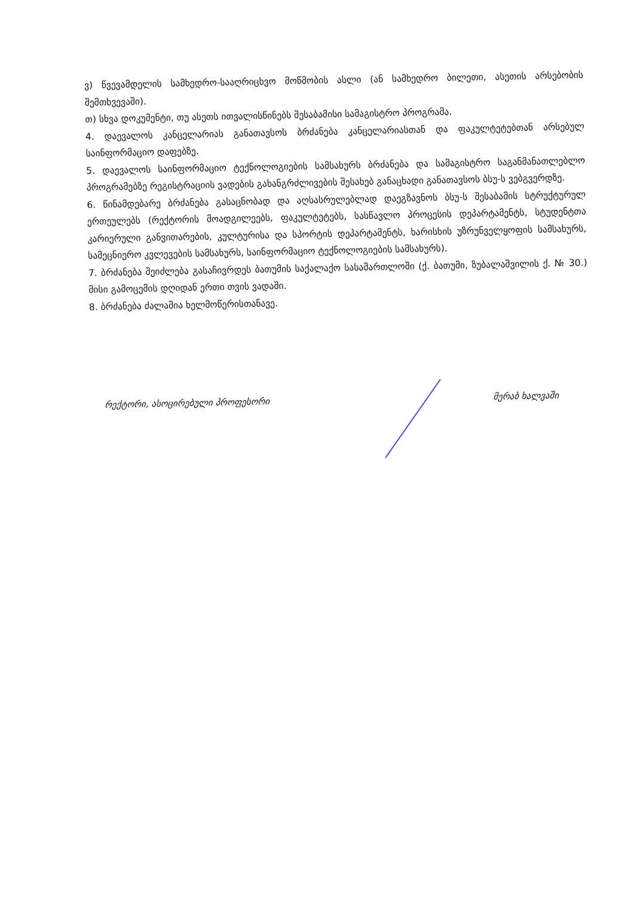ვ) წვევამდელის სამხედრო-სააღრიცხვო მოწმობის ასლი (ან სამხედრო ბილეთი, ასეთის არსებობის შემთხვევაში).
თ) სხვა დოკუმენტი, თუ ასეთს ითვალისწინებს შესაბამისი სამაგისტრო პროგრამა.
4. დაევალოს კანცელარიას განათავსოს ბრძანება კანცელარიასთან და ფაკულტეტებთან არსებულ საინფორმაციო დაფებზე.
5. დაევალოს საინფორმაციო ტექნოლოგიების სამსახურს ბრძანება და სამაგისტრო საგანმანათლებლო პროგრამებზე რეგისტრაციის ვადების გახანგრძლივების შესახებ განაცხადი განათავსოს ბსუ-ს ვებგვერდზე.
6. წინამდებარე ბრძანება გასაცნობად და აღსასრულებლად დაეგზავნოს ბსუ-ს შესაბამის სტრუქტურულ ერთეულებს (რექტორის მოადგილეებს, ფაკულტეტებს, სასწავლო პროცესის დეპარტამენტს, სტუდენტთა კარიერული განვითარების, კულტურისა და სპორტის დეპარტამენტს, ხარისხის უზრუნველყოფის სამსახურს, სამეცნიერო კვლევების სამსახურს, საინფორმაციო ტექნოლოგიების სამსახურს).
7. ბრძანება შეიძლება გასაჩივრდეს ბათუმის საქალაქო სასამართლოში (ქ. ბათუმი, ზუბალაშვილის ქ. № 30.) მისი გამოცემის დღიდან ერთი თვის ვადაში.
8. ბრძანება ძალაშია ხელმოწერისთანავე.
რექტორი, ასოცირებული პროფესორი მერაბ ხალვაში